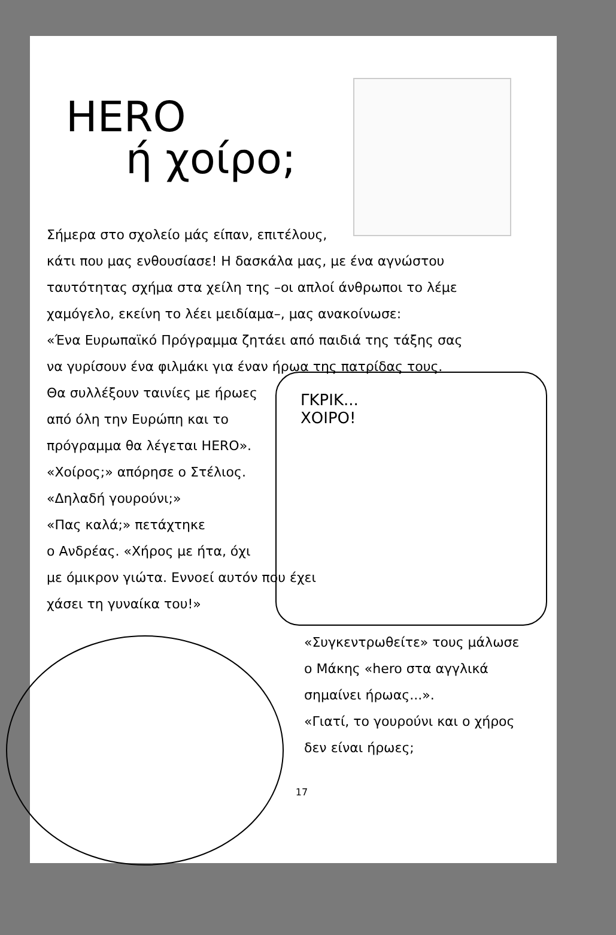ΓΚΡΙΚ...
ΧΟΙΡΟ!
HERO
ή χοίρο;
Σήμερα στο σχολείο μάς είπαν, επιτέλους,
κάτι που μας ενθουσίασε! Η δασκάλα μας, με ένα αγνώστου
ταυτότητας σχήμα στα χείλη της –οι απλοί άνθρωποι το λέμε
χαμόγελο, εκείνη το λέει μειδίαμα–, μας ανακοίνωσε:
«Ένα Ευρωπαϊκό Πρόγραμμα ζητάει από παιδιά της τάξης σας
να γυρίσουν ένα φιλμάκι για έναν ήρωα της πατρίδας τους.
Θα συλλέξουν ταινίες με ήρωες
από όλη την Ευρώπη και το
πρόγραμμα θα λέγεται HERO».
«Χοίρος;» απόρησε ο Στέλιος.
«Δηλαδή γουρούνι;»
«Πας καλά;» πετάχτηκε
ο Ανδρέας. «Χήρος με ήτα, όχι
με όμικρον γιώτα. Εννοεί αυτόν που έχει
χάσει τη γυναίκα του!»
«Συγκεντρωθείτε» τους μάλωσε
ο Μάκης «hero στα αγγλικά
σημαίνει ήρωας...».
«Γιατί, το γουρούνι και ο χήρος
δεν είναι ήρωες;
17